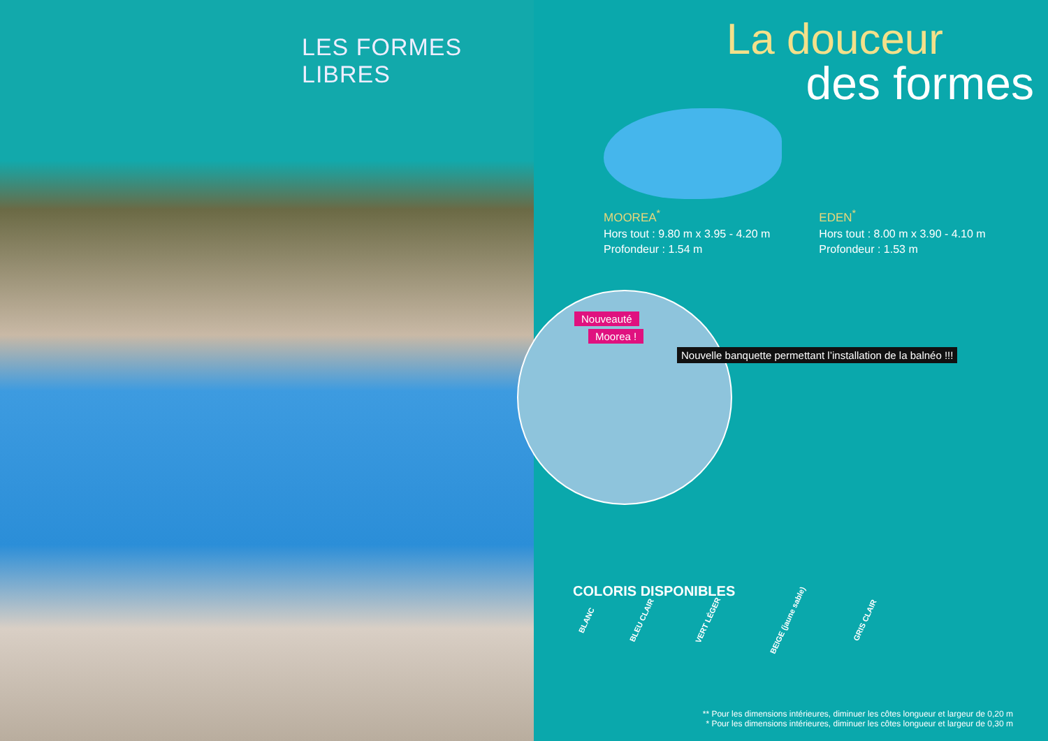LES FORMES LIBRES
La douceur
des formes
MOOREA<sup>*</sup>
Hors tout : 9.80 m x 3.95 - 4.20 m
Profondeur : 1.54 m
EDEN<sup>*</sup>
Hors tout : 8.00 m x 3.90 - 4.10 m
Profondeur : 1.53 m
Nouveauté
Moorea !
Nouvelle banquette permettant l’installation de la balnéo !!!
COLORIS DISPONIBLES
BLANC BLEU CLAIR VERT LÉGER BEIGE (jaune sable) GRIS CLAIR
** Pour les dimensions intérieures, diminuer les côtes longueur et largeur de 0,20 m
* Pour les dimensions intérieures, diminuer les côtes longueur et largeur de 0,30 m